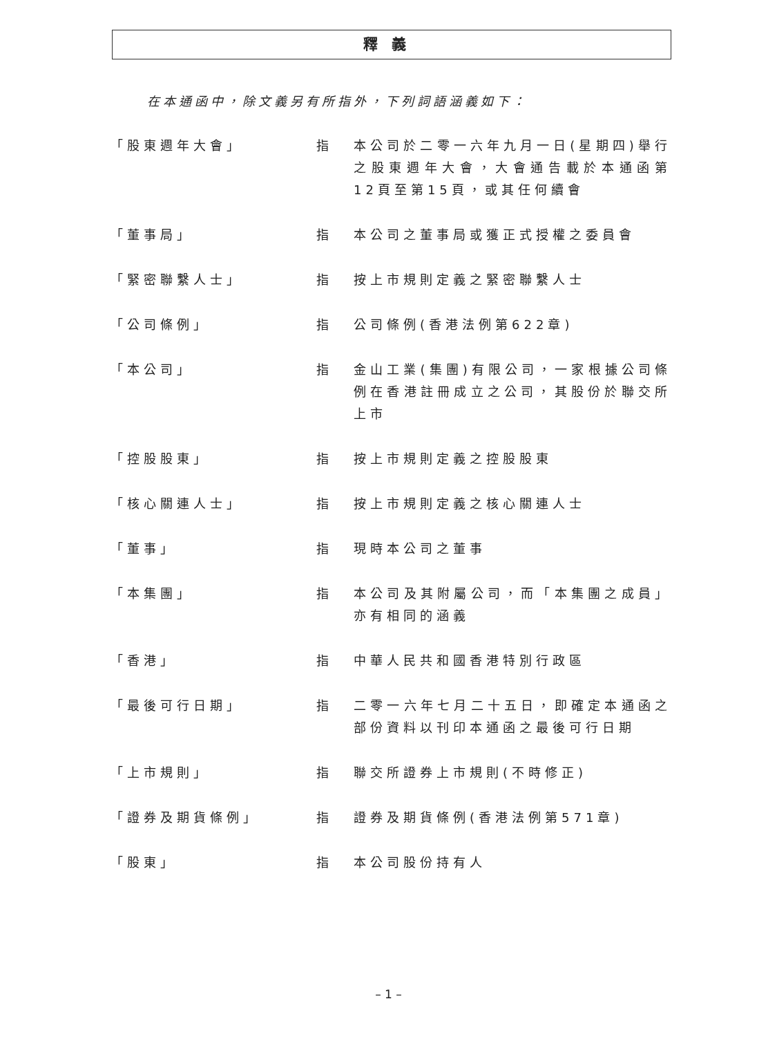釋義
在本通函中，除文義另有所指外，下列詞語涵義如下：
「股東週年大會」 指 本公司於二零一六年九月一日(星期四)舉行之股東週年大會，大會通告載於本通函第12頁至第15頁，或其任何續會
「董事局」 指 本公司之董事局或獲正式授權之委員會
「緊密聯繫人士」 指 按上市規則定義之緊密聯繫人士
「公司條例」 指 公司條例(香港法例第622章)
「本公司」 指 金山工業(集團)有限公司，一家根據公司條例在香港註冊成立之公司，其股份於聯交所上市
「控股股東」 指 按上市規則定義之控股股東
「核心關連人士」 指 按上市規則定義之核心關連人士
「董事」 指 現時本公司之董事
「本集團」 指 本公司及其附屬公司，而「本集團之成員」亦有相同的涵義
「香港」 指 中華人民共和國香港特別行政區
「最後可行日期」 指 二零一六年七月二十五日，即確定本通函之部份資料以刊印本通函之最後可行日期
「上市規則」 指 聯交所證券上市規則(不時修正)
「證券及期貨條例」 指 證券及期貨條例(香港法例第571章)
「股東」 指 本公司股份持有人
– 1 –